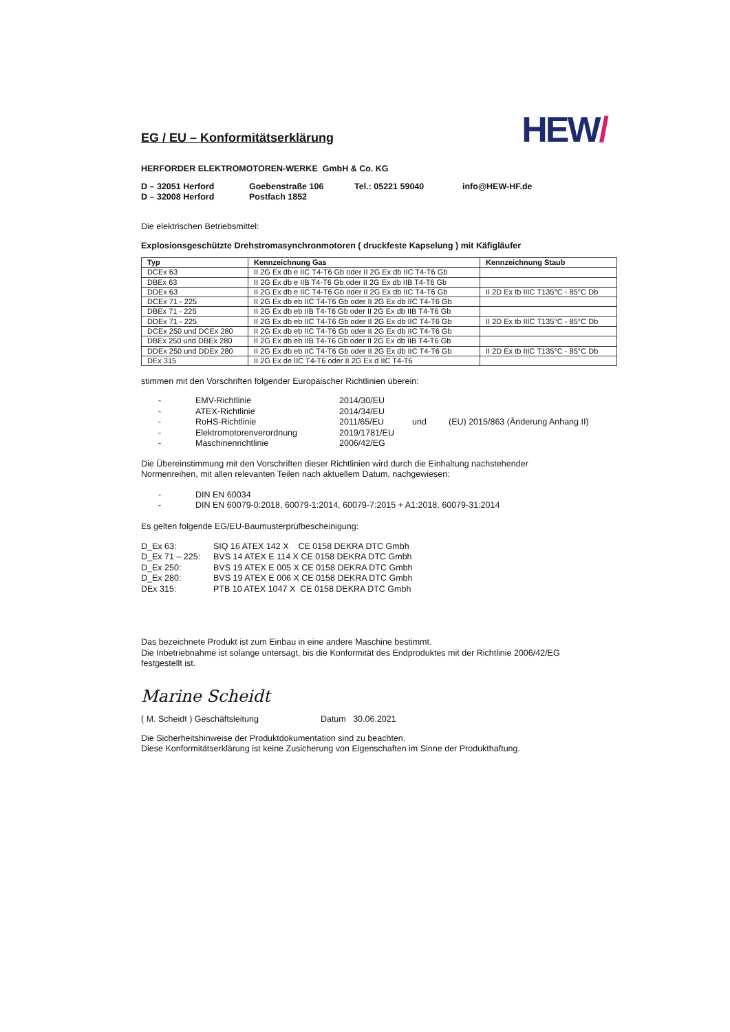EG / EU – Konformitätserklärung
HEW/
HERFORDER ELEKTROMOTOREN-WERKE GmbH & Co. KG
D – 32051 Herford Goebenstraße 106 Tel.: 05221 59040 info@HEW-HF.de D – 32008 Herford Postfach 1852
Die elektrischen Betriebsmittel:
Explosionsgeschützte Drehstromasynchronmotoren ( druckfeste Kapselung ) mit Käfigläufer
| Typ | Kennzeichnung Gas | Kennzeichnung Staub |
| --- | --- | --- |
| DCEx 63 | II 2G Ex db e IIC T4-T6 Gb oder II 2G Ex db IIC T4-T6 Gb | |
| DBEx 63 | II 2G Ex db e IIB T4-T6 Gb oder II 2G Ex db IIB T4-T6 Gb | |
| DDEx 63 | II 2G Ex db e IIC T4-T6 Gb oder II 2G Ex db IIC T4-T6 Gb | II 2D Ex tb IIIC T135°C - 85°C Db |
| DCEx 71 - 225 | II 2G Ex db eb IIC T4-T6 Gb oder II 2G Ex db IIC T4-T6 Gb | |
| DBEx 71 - 225 | II 2G Ex db eb IIB T4-T6 Gb oder II 2G Ex db IIB T4-T6 Gb | |
| DDEx 71 - 225 | II 2G Ex db eb IIC T4-T6 Gb oder II 2G Ex db IIC T4-T6 Gb | II 2D Ex tb IIIC T135°C - 85°C Db |
| DCEx 250 und DCEx 280 | II 2G Ex db eb IIC T4-T6 Gb oder II 2G Ex db IIC T4-T6 Gb | |
| DBEx 250 und DBEx 280 | II 2G Ex db eb IIB T4-T6 Gb oder II 2G Ex db IIB T4-T6 Gb | |
| DDEx 250 und DDEx 280 | II 2G Ex db eb IIC T4-T6 Gb oder II 2G Ex db IIC T4-T6 Gb | II 2D Ex tb IIIC T135°C - 85°C Db |
| DEx 315 | II 2G Ex de IIC T4-T6 oder II 2G Ex d IIC T4-T6 | |
stimmen mit den Vorschriften folgender Europäischer Richtlinien überein:
- EMV-Richtlinie 2014/30/EU - ATEX-Richtlinie 2014/34/EU - RoHS-Richtlinie 2011/65/EU und (EU) 2015/863 (Änderung Anhang II) - Elektromotorenverordnung 2019/1781/EU - Maschinenrichtlinie 2006/42/EG
Die Übereinstimmung mit den Vorschriften dieser Richtlinien wird durch die Einhaltung nachstehender
Normenreihen, mit allen relevanten Teilen nach aktuellem Datum, nachgewiesen:
- DIN EN 60034 - DIN EN 60079-0:2018, 60079-1:2014, 60079-7:2015 + A1:2018, 60079-31:2014
Es gelten folgende EG/EU-Baumusterprüfbescheinigung:
D_Ex 63: SIQ 16 ATEX 142 X CE 0158 DEKRA DTC Gmbh D_Ex 71 – 225: BVS 14 ATEX E 114 X CE 0158 DEKRA DTC Gmbh D_Ex 250: BVS 19 ATEX E 005 X CE 0158 DEKRA DTC Gmbh D_Ex 280: BVS 19 ATEX E 006 X CE 0158 DEKRA DTC Gmbh DEx 315: PTB 10 ATEX 1047 X CE 0158 DEKRA DTC Gmbh
Das bezeichnete Produkt ist zum Einbau in eine andere Maschine bestimmt.
Die Inbetriebnahme ist solange untersagt, bis die Konformität des Endproduktes mit der Richtlinie 2006/42/EG
festgestellt ist.
Marine Scheidt
( M. Scheidt ) Geschäftsleitung Datum 30.06.2021
Die Sicherheitshinweise der Produktdokumentation sind zu beachten.
Diese Konformitätserklärung ist keine Zusicherung von Eigenschaften im Sinne der Produkthaftung.